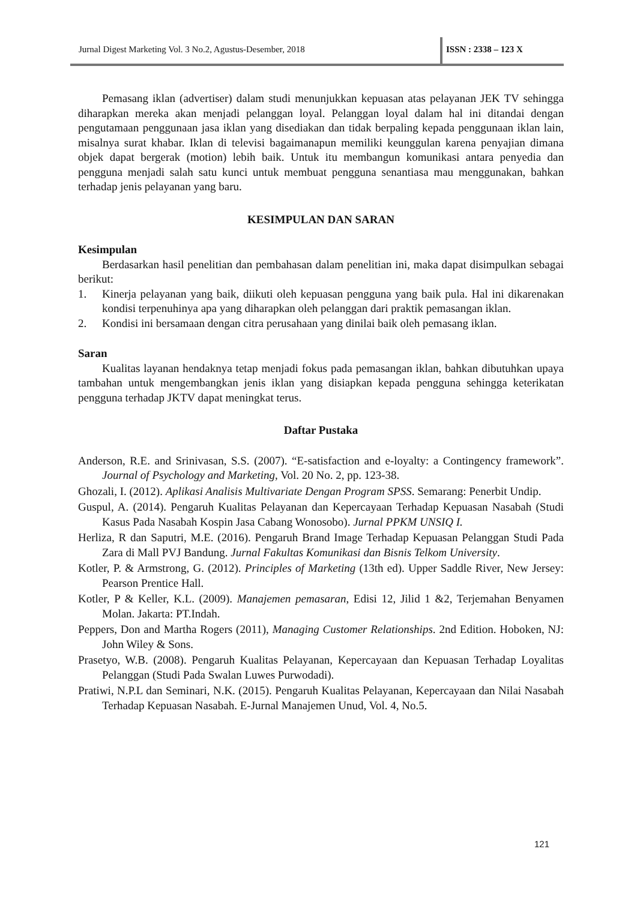Jurnal Digest Marketing Vol. 3 No.2, Agustus-Desember, 2018 ISSN : 2338 – 123 X
Pemasang iklan (advertiser) dalam studi menunjukkan kepuasan atas pelayanan JEK TV sehingga diharapkan mereka akan menjadi pelanggan loyal. Pelanggan loyal dalam hal ini ditandai dengan pengutamaan penggunaan jasa iklan yang disediakan dan tidak berpaling kepada penggunaan iklan lain, misalnya surat khabar. Iklan di televisi bagaimanapun memiliki keunggulan karena penyajian dimana objek dapat bergerak (motion) lebih baik. Untuk itu membangun komunikasi antara penyedia dan pengguna menjadi salah satu kunci untuk membuat pengguna senantiasa mau menggunakan, bahkan terhadap jenis pelayanan yang baru.
KESIMPULAN DAN SARAN
Kesimpulan
Berdasarkan hasil penelitian dan pembahasan dalam penelitian ini, maka dapat disimpulkan sebagai berikut:
1. Kinerja pelayanan yang baik, diikuti oleh kepuasan pengguna yang baik pula. Hal ini dikarenakan kondisi terpenuhinya apa yang diharapkan oleh pelanggan dari praktik pemasangan iklan.
2. Kondisi ini bersamaan dengan citra perusahaan yang dinilai baik oleh pemasang iklan.
Saran
Kualitas layanan hendaknya tetap menjadi fokus pada pemasangan iklan, bahkan dibutuhkan upaya tambahan untuk mengembangkan jenis iklan yang disiapkan kepada pengguna sehingga keterikatan pengguna terhadap JKTV dapat meningkat terus.
Daftar Pustaka
Anderson, R.E. and Srinivasan, S.S. (2007). “E-satisfaction and e-loyalty: a Contingency framework”. Journal of Psychology and Marketing, Vol. 20 No. 2, pp. 123-38.
Ghozali, I. (2012). Aplikasi Analisis Multivariate Dengan Program SPSS. Semarang: Penerbit Undip.
Guspul, A. (2014). Pengaruh Kualitas Pelayanan dan Kepercayaan Terhadap Kepuasan Nasabah (Studi Kasus Pada Nasabah Kospin Jasa Cabang Wonosobo). Jurnal PPKM UNSIQ I.
Herliza, R dan Saputri, M.E. (2016). Pengaruh Brand Image Terhadap Kepuasan Pelanggan Studi Pada Zara di Mall PVJ Bandung. Jurnal Fakultas Komunikasi dan Bisnis Telkom University.
Kotler, P. & Armstrong, G. (2012). Principles of Marketing (13th ed). Upper Saddle River, New Jersey: Pearson Prentice Hall.
Kotler, P & Keller, K.L. (2009). Manajemen pemasaran, Edisi 12, Jilid 1 &2, Terjemahan Benyamen Molan. Jakarta: PT.Indah.
Peppers, Don and Martha Rogers (2011), Managing Customer Relationships. 2nd Edition. Hoboken, NJ: John Wiley & Sons.
Prasetyo, W.B. (2008). Pengaruh Kualitas Pelayanan, Kepercayaan dan Kepuasan Terhadap Loyalitas Pelanggan (Studi Pada Swalan Luwes Purwodadi).
Pratiwi, N.P.L dan Seminari, N.K. (2015). Pengaruh Kualitas Pelayanan, Kepercayaan dan Nilai Nasabah Terhadap Kepuasan Nasabah. E-Jurnal Manajemen Unud, Vol. 4, No.5.
121